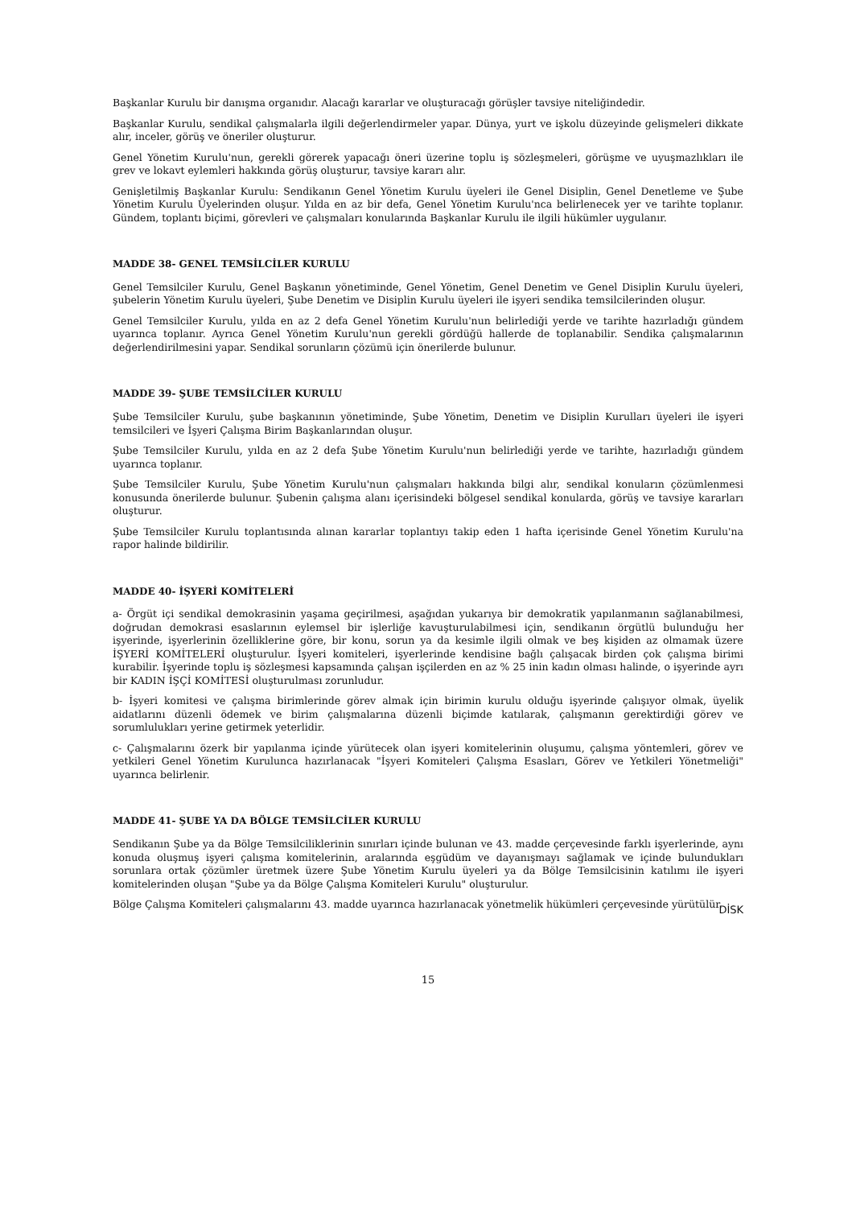Başkanlar Kurulu bir danışma organıdır. Alacağı kararlar ve oluşturacağı görüşler tavsiye niteliğindedir.
Başkanlar Kurulu, sendikal çalışmalarla ilgili değerlendirmeler yapar. Dünya, yurt ve işkolu düzeyinde gelişmeleri dikkate alır, inceler, görüş ve öneriler oluşturur.
Genel Yönetim Kurulu'nun, gerekli görerek yapacağı öneri üzerine toplu iş sözleşmeleri, görüşme ve uyuşmazlıkları ile grev ve lokavt eylemleri hakkında görüş oluşturur, tavsiye kararı alır.
Genişletilmiş Başkanlar Kurulu: Sendikanın Genel Yönetim Kurulu üyeleri ile Genel Disiplin, Genel Denetleme ve Şube Yönetim Kurulu Üyelerinden oluşur. Yılda en az bir defa, Genel Yönetim Kurulu'nca belirlenecek yer ve tarihte toplanır. Gündem, toplantı biçimi, görevleri ve çalışmaları konularında Başkanlar Kurulu ile ilgili hükümler uygulanır.
MADDE 38- GENEL TEMSİLCİLER KURULU
Genel Temsilciler Kurulu, Genel Başkanın yönetiminde, Genel Yönetim, Genel Denetim ve Genel Disiplin Kurulu üyeleri, şubelerin Yönetim Kurulu üyeleri, Şube Denetim ve Disiplin Kurulu üyeleri ile işyeri sendika temsilcilerinden oluşur.
Genel Temsilciler Kurulu, yılda en az 2 defa Genel Yönetim Kurulu'nun belirlediği yerde ve tarihte hazırladığı gündem uyarınca toplanır. Ayrıca Genel Yönetim Kurulu'nun gerekli gördüğü hallerde de toplanabilir. Sendika çalışmalarının değerlendirilmesini yapar. Sendikal sorunların çözümü için önerilerde bulunur.
MADDE 39- ŞUBE TEMSİLCİLER KURULU
Şube Temsilciler Kurulu, şube başkanının yönetiminde, Şube Yönetim, Denetim ve Disiplin Kurulları üyeleri ile işyeri temsilcileri ve İşyeri Çalışma Birim Başkanlarından oluşur.
Şube Temsilciler Kurulu, yılda en az 2 defa Şube Yönetim Kurulu'nun belirlediği yerde ve tarihte, hazırladığı gündem uyarınca toplanır.
Şube Temsilciler Kurulu, Şube Yönetim Kurulu'nun çalışmaları hakkında bilgi alır, sendikal konuların çözümlenmesi konusunda önerilerde bulunur. Şubenin çalışma alanı içerisindeki bölgesel sendikal konularda, görüş ve tavsiye kararları oluşturur.
Şube Temsilciler Kurulu toplantısında alınan kararlar toplantıyı takip eden 1 hafta içerisinde Genel Yönetim Kurulu'na rapor halinde bildirilir.
MADDE 40- İŞYERİ KOMİTELERİ
a- Örgüt içi sendikal demokrasinin yaşama geçirilmesi, aşağıdan yukarıya bir demokratik yapılanmanın sağlanabilmesi, doğrudan demokrasi esaslarının eylemsel bir işlerliğe kavuşturulabilmesi için, sendikanın örgütlü bulunduğu her işyerinde, işyerlerinin özelliklerine göre, bir konu, sorun ya da kesimle ilgili olmak ve beş kişiden az olmamak üzere İŞYERİ KOMİTELERİ oluşturulur. İşyeri komiteleri, işyerlerinde kendisine bağlı çalışacak birden çok çalışma birimi kurabilir. İşyerinde toplu iş sözleşmesi kapsamında çalışan işçilerden en az % 25 inin kadın olması halinde, o işyerinde ayrı bir KADIN İŞÇİ KOMİTESİ oluşturulması zorunludur.
b- İşyeri komitesi ve çalışma birimlerinde görev almak için birimin kurulu olduğu işyerinde çalışıyor olmak, üyelik aidatlarını düzenli ödemek ve birim çalışmalarına düzenli biçimde katılarak, çalışmanın gerektirdiği görev ve sorumlulukları yerine getirmek yeterlidir.
c- Çalışmalarını özerk bir yapılanma içinde yürütecek olan işyeri komitelerinin oluşumu, çalışma yöntemleri, görev ve yetkileri Genel Yönetim Kurulunca hazırlanacak "İşyeri Komiteleri Çalışma Esasları, Görev ve Yetkileri Yönetmeliği" uyarınca belirlenir.
MADDE 41- ŞUBE YA DA BÖLGE TEMSİLCİLER KURULU
Sendikanın Şube ya da Bölge Temsilciliklerinin sınırları içinde bulunan ve 43. madde çerçevesinde farklı işyerlerinde, aynı konuda oluşmuş işyeri çalışma komitelerinin, aralarında eşgüdüm ve dayanışmayı sağlamak ve içinde bulundukları sorunlara ortak çözümler üretmek üzere Şube Yönetim Kurulu üyeleri ya da Bölge Temsilcisinin katılımı ile işyeri komitelerinden oluşan "Şube ya da Bölge Çalışma Komiteleri Kurulu" oluşturulur.
Bölge Çalışma Komiteleri çalışmalarını 43. madde uyarınca hazırlanacak yönetmelik hükümleri çerçevesinde yürütülür.
DİSK
15